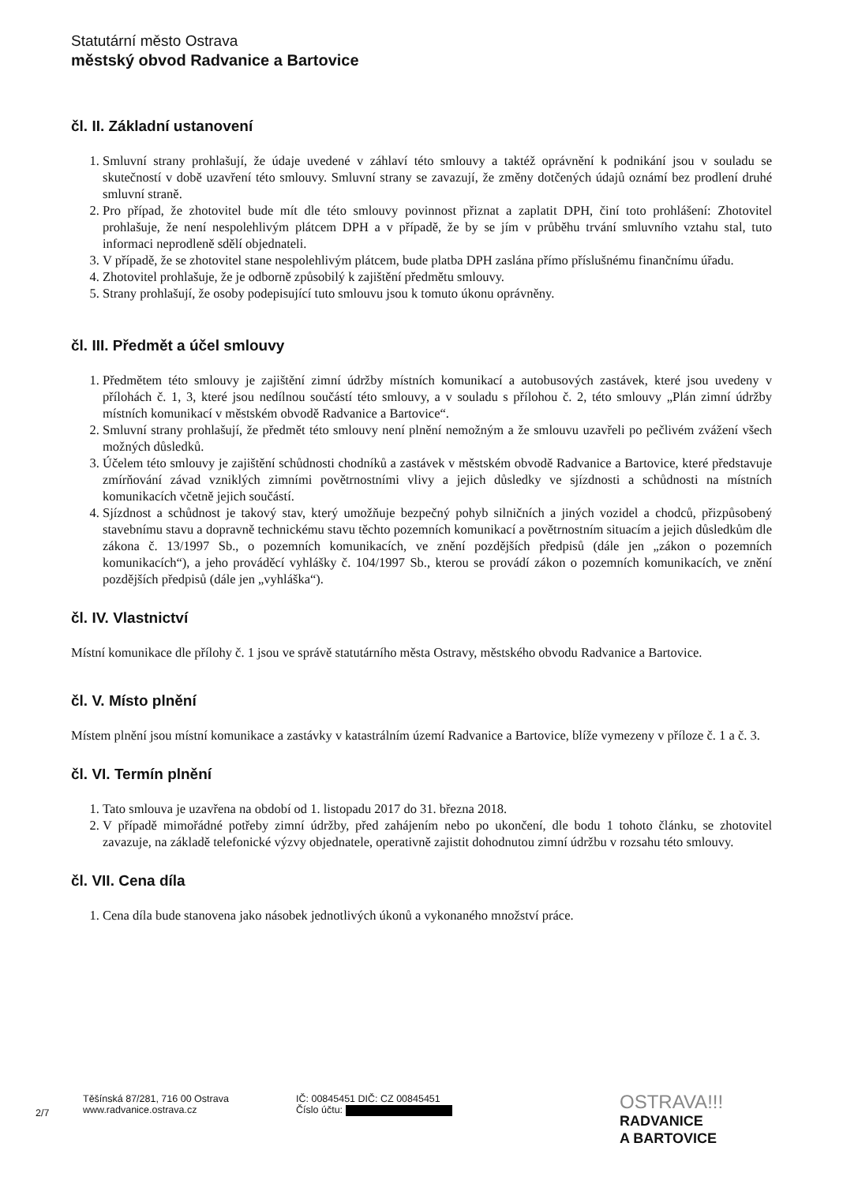Statutární město Ostrava
městský obvod Radvanice a Bartovice
čl. II. Základní ustanovení
1. Smluvní strany prohlašují, že údaje uvedené v záhlaví této smlouvy a taktéž oprávnění k podnikání jsou v souladu se skutečností v době uzavření této smlouvy. Smluvní strany se zavazují, že změny dotčených údajů oznámí bez prodlení druhé smluvní straně.
2. Pro případ, že zhotovitel bude mít dle této smlouvy povinnost přiznat a zaplatit DPH, činí toto prohlášení: Zhotovitel prohlašuje, že není nespolehlivým plátcem DPH a v případě, že by se jím v průběhu trvání smluvního vztahu stal, tuto informaci neprodleně sdělí objednateli.
3. V případě, že se zhotovitel stane nespolehlivým plátcem, bude platba DPH zaslána přímo příslušnému finančnímu úřadu.
4. Zhotovitel prohlašuje, že je odborně způsobilý k zajištění předmětu smlouvy.
5. Strany prohlašují, že osoby podepisující tuto smlouvu jsou k tomuto úkonu oprávněny.
čl. III. Předmět a účel smlouvy
1. Předmětem této smlouvy je zajištění zimní údržby místních komunikací a autobusových zastávek, které jsou uvedeny v přílohách č. 1, 3, které jsou nedílnou součástí této smlouvy, a v souladu s přílohou č. 2, této smlouvy „Plán zimní údržby místních komunikací v městském obvodě Radvanice a Bartovice“.
2. Smluvní strany prohlašují, že předmět této smlouvy není plnění nemožným a že smlouvu uzavřeli po pečlivém zvážení všech možných důsledků.
3. Účelem této smlouvy je zajištění schůdnosti chodníků a zastávek v městském obvodě Radvanice a Bartovice, které představuje zmírňování závad vzniklých zimními povětrnostními vlivy a jejich důsledky ve sjízdnosti a schůdnosti na místních komunikacích včetně jejich součástí.
4. Sjízdnost a schůdnost je takový stav, který umožňuje bezpečný pohyb silničních a jiných vozidel a chodců, přizpůsobený stavebnímu stavu a dopravně technickému stavu těchto pozemních komunikací a povětrnostním situacím a jejich důsledkům dle zákona č. 13/1997 Sb., o pozemních komunikacích, ve znění pozdějších předpisů (dále jen „zákon o pozemních komunikacích“), a jeho prováděcí vyhlášky č. 104/1997 Sb., kterou se provádí zákon o pozemních komunikacích, ve znění pozdějších předpisů (dále jen „vyhláška“).
čl. IV. Vlastnictví
Místní komunikace dle přílohy č. 1 jsou ve správě statutárního města Ostravy, městského obvodu Radvanice a Bartovice.
čl. V. Místo plnění
Místem plnění jsou místní komunikace a zastávky v katastrálním území Radvanice a Bartovice, blíže vymezeny v příloze č. 1 a č. 3.
čl. VI. Termín plnění
1. Tato smlouva je uzavřena na období od 1. listopadu 2017 do 31. března 2018.
2. V případě mimořádné potřeby zimní údržby, před zahájením nebo po ukončení, dle bodu 1 tohoto článku, se zhotovitel zavazuje, na základě telefonické výzvy objednatele, operativně zajistit dohodnutou zimní údržbu v rozsahu této smlouvy.
čl. VII. Cena díla
1. Cena díla bude stanovena jako násobek jednotlivých úkonů a vykonaného množství práce.
2/7
Těšínská 87/281, 716 00 Ostrava
www.radvanice.ostrava.cz
IČ: 00845451 DIČ: CZ 00845451
Číslo účtu:
OSTRAVA!!!
RADVANICE
A BARTOVICE